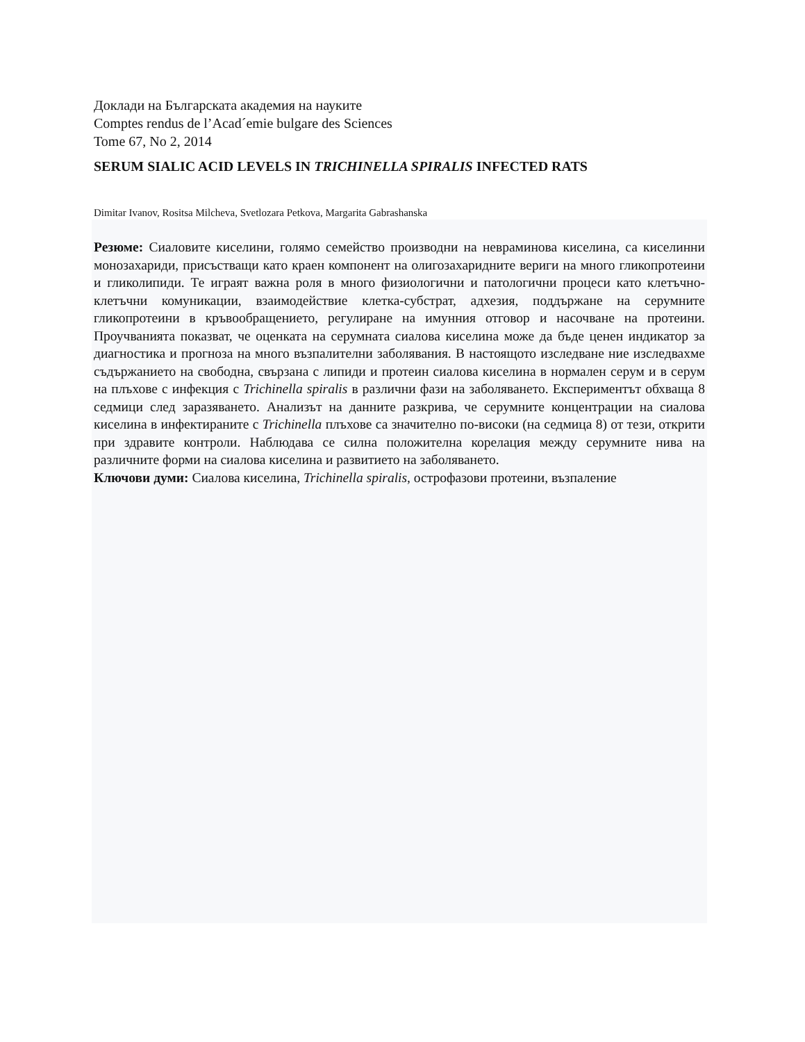Доклади на Българската академия на науките
Comptes rendus de l’Acad´emie bulgare des Sciences
Tome 67, No 2, 2014
SERUM SIALIC ACID LEVELS IN TRICHINELLA SPIRALIS INFECTED RATS
Dimitar Ivanov, Rositsa Milcheva, Svetlozara Petkova, Margarita Gabrashanska
Резюме: Сиаловите киселини, голямо семейство производни на невраминова киселина, са киселинни монозахариди, присъстващи като краен компонент на олигозахаридните вериги на много гликопротеини и гликолипиди. Те играят важна роля в много физиологични и патологични процеси като клетъчно-клетъчни комуникации, взаимодействие клетка-субстрат, адхезия, поддържане на серумните гликопротеини в кръвообращението, регулиране на имунния отговор и насочване на протеини. Проучванията показват, че оценката на серумната сиалова киселина може да бъде ценен индикатор за диагностика и прогноза на много възпалителни заболявания. В настоящото изследване ние изследвахме съдържанието на свободна, свързана с липиди и протеин сиалова киселина в нормален серум и в серум на плъхове с инфекция с Trichinella spiralis в различни фази на заболяването. Експериментът обхваща 8 седмици след заразяването. Анализът на данните разкрива, че серумните концентрации на сиалова киселина в инфектираните с Trichinella плъхове са значително по-високи (на седмица 8) от тези, открити при здравите контроли. Наблюдава се силна положителна корелация между серумните нива на различните форми на сиалова киселина и развитието на заболяването.
Ключови думи: Сиалова киселина, Trichinella spiralis, острофазови протеини, възпаление